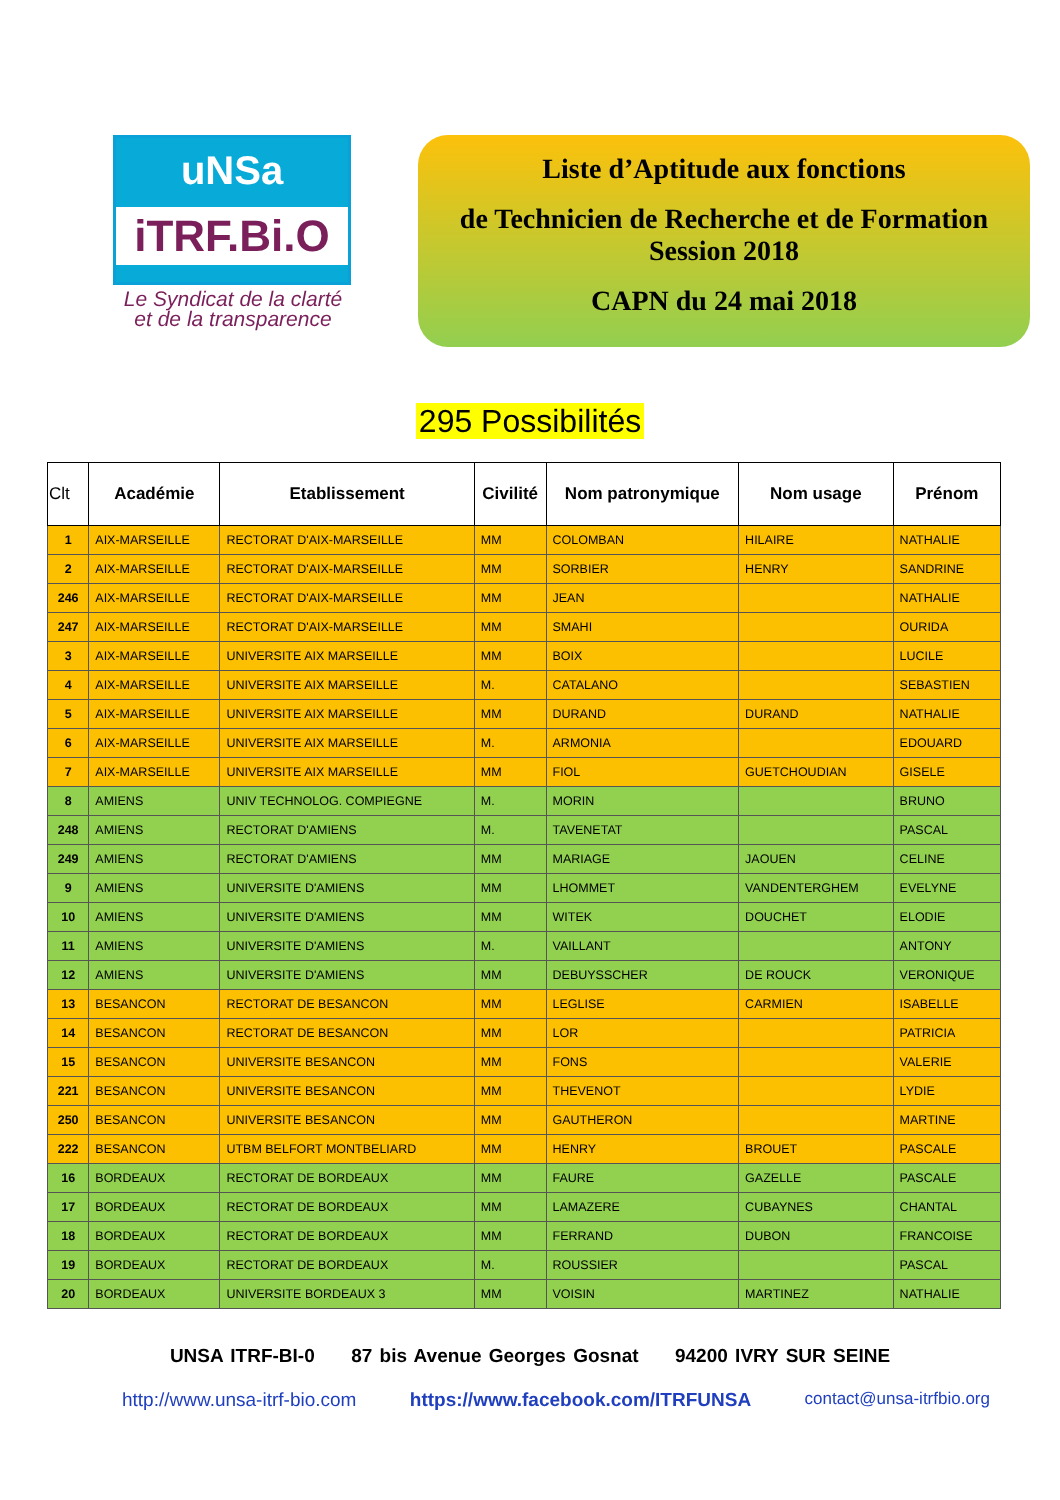uNSa
iTRF.Bi.O
Le Syndicat de la clarté
et de la transparence
Liste d’Aptitude aux fonctions
de Technicien de Recherche et de Formation
Session 2018
CAPN du 24 mai 2018
295 Possibilités
| Clt | Académie | Etablissement | Civilité | Nom patronymique | Nom usage | Prénom |
| --- | --- | --- | --- | --- | --- | --- |
| 1 | AIX-MARSEILLE | RECTORAT D'AIX-MARSEILLE | MM | COLOMBAN | HILAIRE | NATHALIE |
| 2 | AIX-MARSEILLE | RECTORAT D'AIX-MARSEILLE | MM | SORBIER | HENRY | SANDRINE |
| 246 | AIX-MARSEILLE | RECTORAT D'AIX-MARSEILLE | MM | JEAN | | NATHALIE |
| 247 | AIX-MARSEILLE | RECTORAT D'AIX-MARSEILLE | MM | SMAHI | | OURIDA |
| 3 | AIX-MARSEILLE | UNIVERSITE AIX MARSEILLE | MM | BOIX | | LUCILE |
| 4 | AIX-MARSEILLE | UNIVERSITE AIX MARSEILLE | M. | CATALANO | | SEBASTIEN |
| 5 | AIX-MARSEILLE | UNIVERSITE AIX MARSEILLE | MM | DURAND | DURAND | NATHALIE |
| 6 | AIX-MARSEILLE | UNIVERSITE AIX MARSEILLE | M. | ARMONIA | | EDOUARD |
| 7 | AIX-MARSEILLE | UNIVERSITE AIX MARSEILLE | MM | FIOL | GUETCHOUDIAN | GISELE |
| 8 | AMIENS | UNIV TECHNOLOG. COMPIEGNE | M. | MORIN | | BRUNO |
| 248 | AMIENS | RECTORAT D'AMIENS | M. | TAVENETAT | | PASCAL |
| 249 | AMIENS | RECTORAT D'AMIENS | MM | MARIAGE | JAOUEN | CELINE |
| 9 | AMIENS | UNIVERSITE D'AMIENS | MM | LHOMMET | VANDENTERGHEM | EVELYNE |
| 10 | AMIENS | UNIVERSITE D'AMIENS | MM | WITEK | DOUCHET | ELODIE |
| 11 | AMIENS | UNIVERSITE D'AMIENS | M. | VAILLANT | | ANTONY |
| 12 | AMIENS | UNIVERSITE D'AMIENS | MM | DEBUYSSCHER | DE ROUCK | VERONIQUE |
| 13 | BESANCON | RECTORAT DE BESANCON | MM | LEGLISE | CARMIEN | ISABELLE |
| 14 | BESANCON | RECTORAT DE BESANCON | MM | LOR | | PATRICIA |
| 15 | BESANCON | UNIVERSITE BESANCON | MM | FONS | | VALERIE |
| 221 | BESANCON | UNIVERSITE BESANCON | MM | THEVENOT | | LYDIE |
| 250 | BESANCON | UNIVERSITE BESANCON | MM | GAUTHERON | | MARTINE |
| 222 | BESANCON | UTBM BELFORT MONTBELIARD | MM | HENRY | BROUET | PASCALE |
| 16 | BORDEAUX | RECTORAT DE BORDEAUX | MM | FAURE | GAZELLE | PASCALE |
| 17 | BORDEAUX | RECTORAT DE BORDEAUX | MM | LAMAZERE | CUBAYNES | CHANTAL |
| 18 | BORDEAUX | RECTORAT DE BORDEAUX | MM | FERRAND | DUBON | FRANCOISE |
| 19 | BORDEAUX | RECTORAT DE BORDEAUX | M. | ROUSSIER | | PASCAL |
| 20 | BORDEAUX | UNIVERSITE BORDEAUX 3 | MM | VOISIN | MARTINEZ | NATHALIE |
UNSA ITRF-BI-0 87 bis Avenue Georges Gosnat 94200 IVRY SUR SEINE
http://www.unsa-itrf-bio.com https://www.facebook.com/ITRFUNSA contact@unsa-itrfbio.org